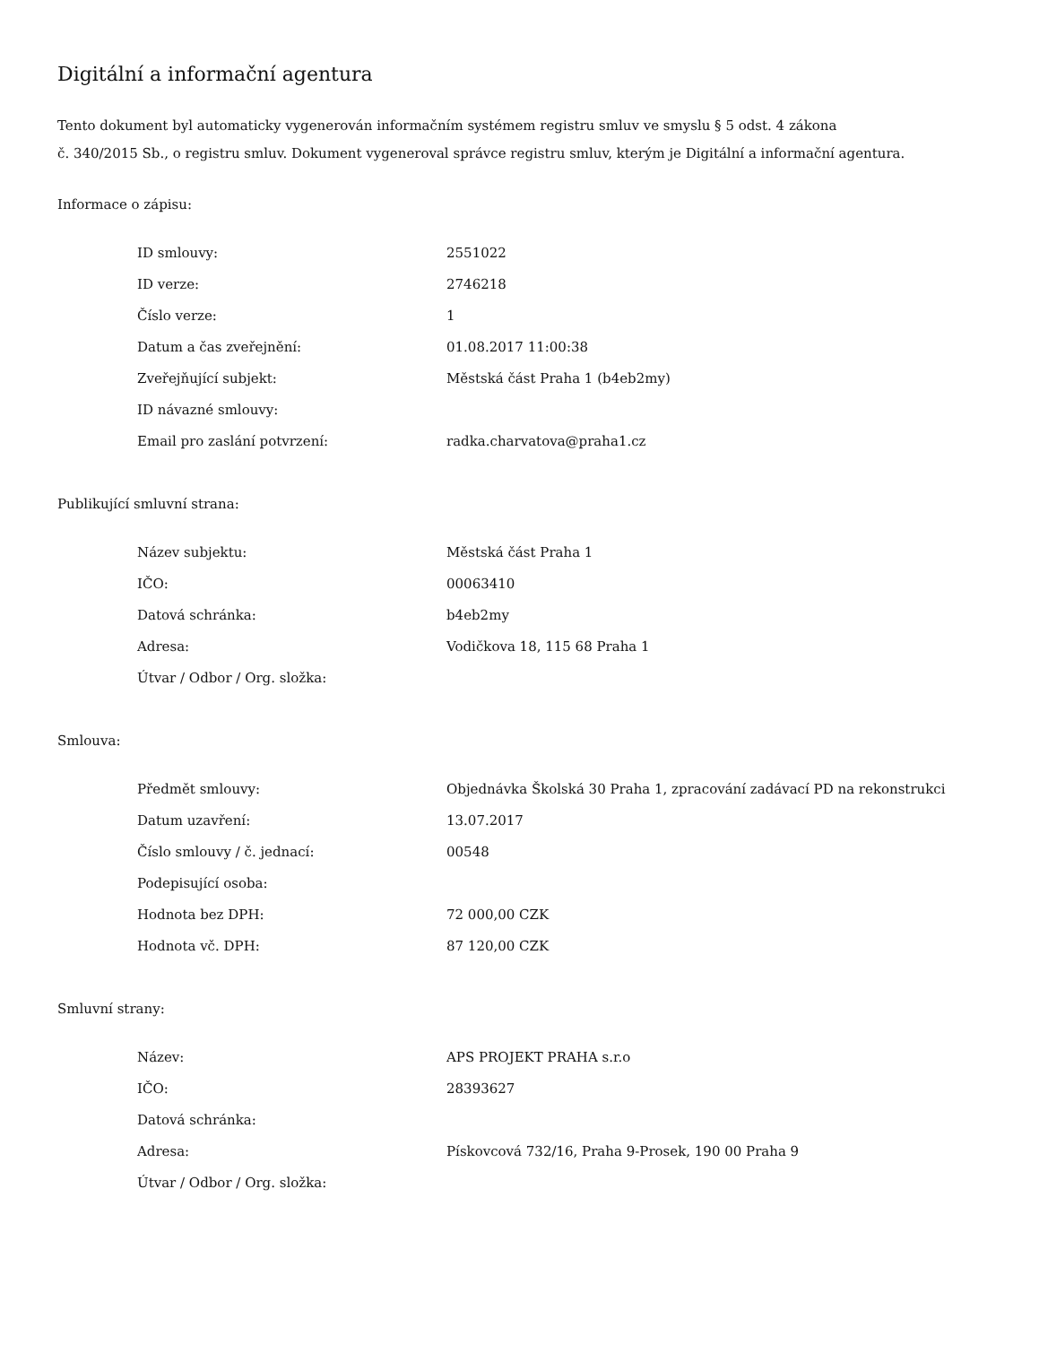Digitální a informační agentura
Tento dokument byl automaticky vygenerován informačním systémem registru smluv ve smyslu § 5 odst. 4 zákona
č. 340/2015 Sb., o registru smluv. Dokument vygeneroval správce registru smluv, kterým je Digitální a informační agentura.
Informace o zápisu:
| ID smlouvy: | 2551022 |
| ID verze: | 2746218 |
| Číslo verze: | 1 |
| Datum a čas zveřejnění: | 01.08.2017 11:00:38 |
| Zveřejňující subjekt: | Městská část Praha 1 (b4eb2my) |
| ID návazné smlouvy: | |
| Email pro zaslání potvrzení: | radka.charvatova@praha1.cz |
Publikující smluvní strana:
| Název subjektu: | Městská část Praha 1 |
| IČO: | 00063410 |
| Datová schránka: | b4eb2my |
| Adresa: | Vodičkova 18, 115 68 Praha 1 |
| Útvar / Odbor / Org. složka: | |
Smlouva:
| Předmět smlouvy: | Objednávka Školská 30 Praha 1, zpracování zadávací PD na rekonstrukci |
| Datum uzavření: | 13.07.2017 |
| Číslo smlouvy / č. jednací: | 00548 |
| Podepisující osoba: | |
| Hodnota bez DPH: | 72 000,00 CZK |
| Hodnota vč. DPH: | 87 120,00 CZK |
Smluvní strany:
| Název: | APS PROJEKT PRAHA s.r.o |
| IČO: | 28393627 |
| Datová schránka: | |
| Adresa: | Pískovcová 732/16, Praha 9-Prosek, 190 00 Praha 9 |
| Útvar / Odbor / Org. složka: | |